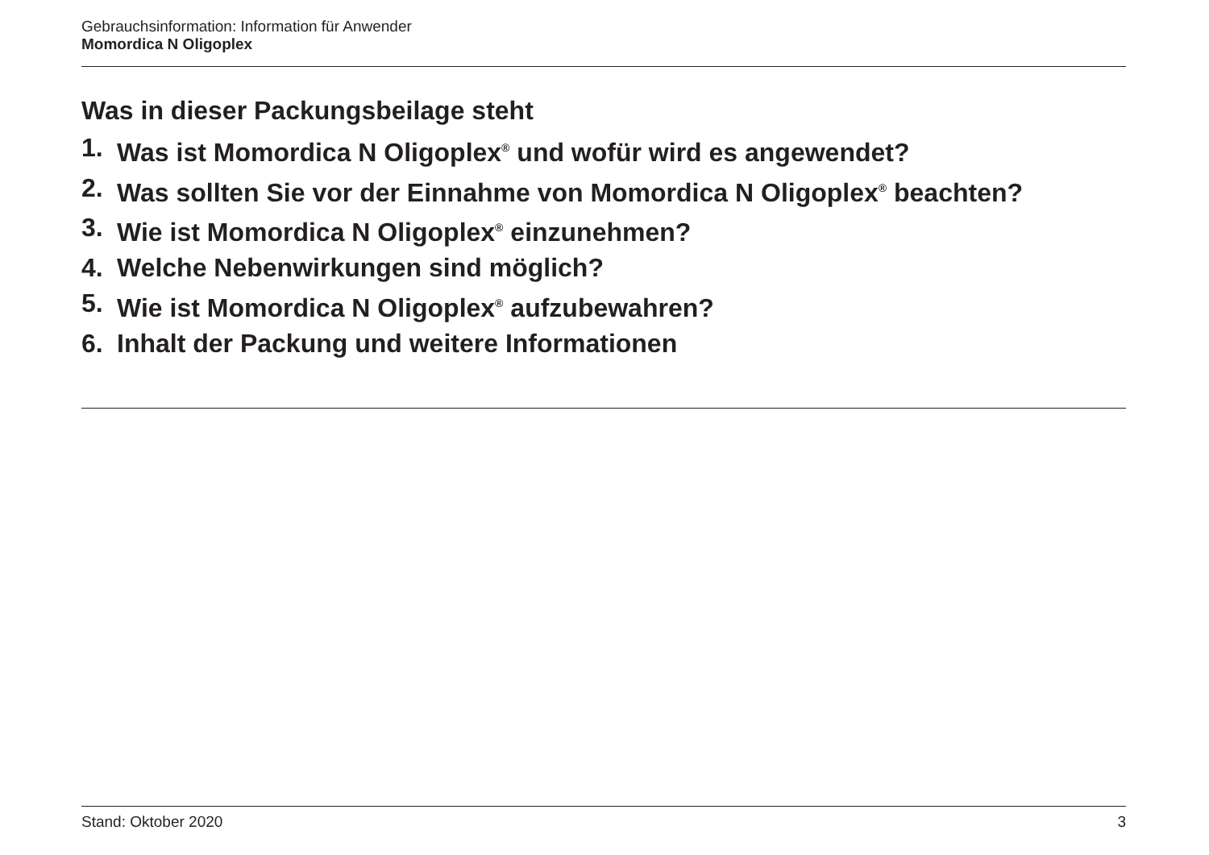Gebrauchsinformation: Information für Anwender
Momordica N Oligoplex
Was in dieser Packungsbeilage steht
1. Was ist Momordica N Oligoplex<sup>®</sup> und wofür wird es angewendet?
2. Was sollten Sie vor der Einnahme von Momordica N Oligoplex<sup>®</sup> beachten?
3. Wie ist Momordica N Oligoplex<sup>®</sup> einzunehmen?
4. Welche Nebenwirkungen sind möglich?
5. Wie ist Momordica N Oligoplex<sup>®</sup> aufzubewahren?
6. Inhalt der Packung und weitere Informationen
Stand: Oktober 2020 3